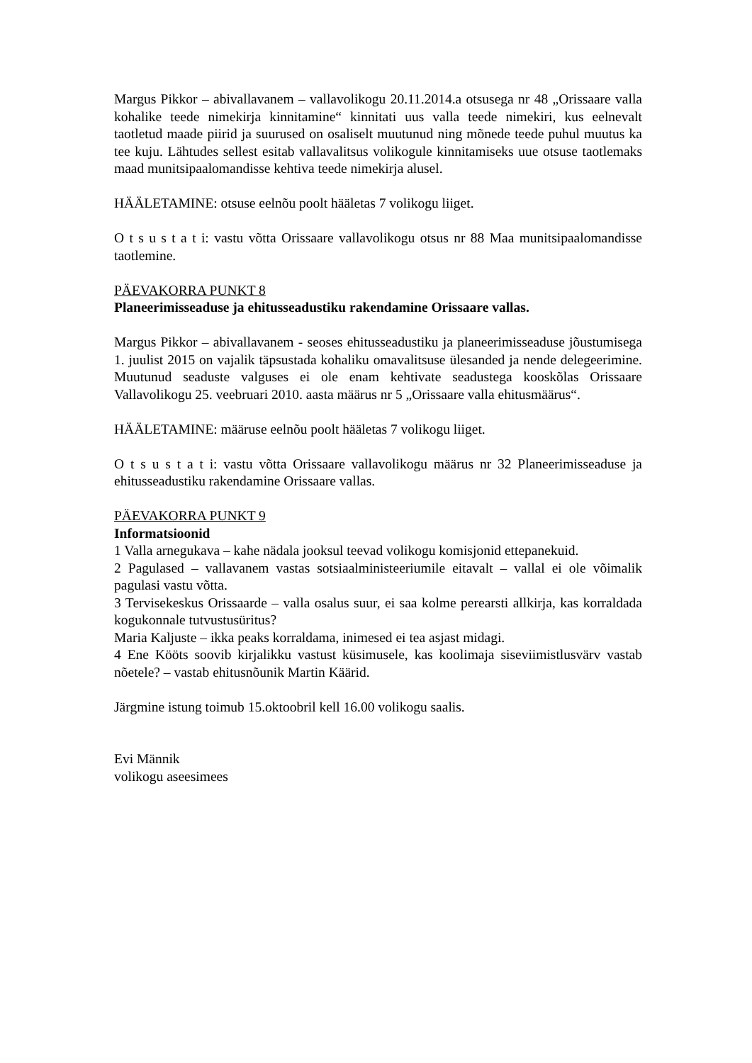Margus Pikkor – abivallavanem – vallavolikogu 20.11.2014.a otsusega nr 48 „Orissaare valla kohalike teede nimekirja kinnitamine“ kinnitati uus valla teede nimekiri, kus eelnevalt taotletud maade piirid ja suurused on osaliselt muutunud ning mõnede teede puhul muutus ka tee kuju. Lähtudes sellest esitab vallavalitsus volikogule kinnitamiseks uue otsuse taotlemaks maad munitsipaalomandisse kehtiva teede nimekirja alusel.
HÄÄLETAMINE: otsuse eelnõu poolt hääletas 7 volikogu liiget.
O t s u s t a t i: vastu võtta Orissaare vallavolikogu otsus nr 88 Maa munitsipaalomandisse taotlemine.
PÄEVAKORRA PUNKT 8
Planeerimisseaduse ja ehitusseadustiku rakendamine Orissaare vallas.
Margus Pikkor – abivallavanem - seoses ehitusseadustiku ja planeerimisseaduse jõustumisega 1. juulist 2015 on vajalik täpsustada kohaliku omavalitsuse ülesanded ja nende delegeerimine. Muutunud seaduste valguses ei ole enam kehtivate seadustega kooskõlas Orissaare Vallavolikogu 25. veebruari 2010. aasta määrus nr 5 „Orissaare valla ehitusmäärus“.
HÄÄLETAMINE: määruse eelnõu poolt hääletas 7 volikogu liiget.
O t s u s t a t i: vastu võtta Orissaare vallavolikogu määrus nr 32 Planeerimisseaduse ja ehitusseadustiku rakendamine Orissaare vallas.
PÄEVAKORRA PUNKT 9
Informatsioonid
1 Valla arnegukava – kahe nädala jooksul teevad volikogu komisjonid ettepanekuid.
2 Pagulased – vallavanem vastas sotsiaalministeeriumile eitavalt – vallal ei ole võimalik pagulasi vastu võtta.
3 Tervisekeskus Orissaarde – valla osalus suur, ei saa kolme perearsti allkirja, kas korraldada kogukonnale tutvustusüritus?
Maria Kaljuste – ikka peaks korraldama, inimesed ei tea asjast midagi.
4 Ene Kööts soovib kirjalikku vastust küsimusele, kas koolimaja siseviimistlusvärv vastab nõetele? – vastab ehitusnõunik Martin Käärid.
Järgmine istung toimub 15.oktoobril kell 16.00 volikogu saalis.
Evi Männik
volikogu aseesimees